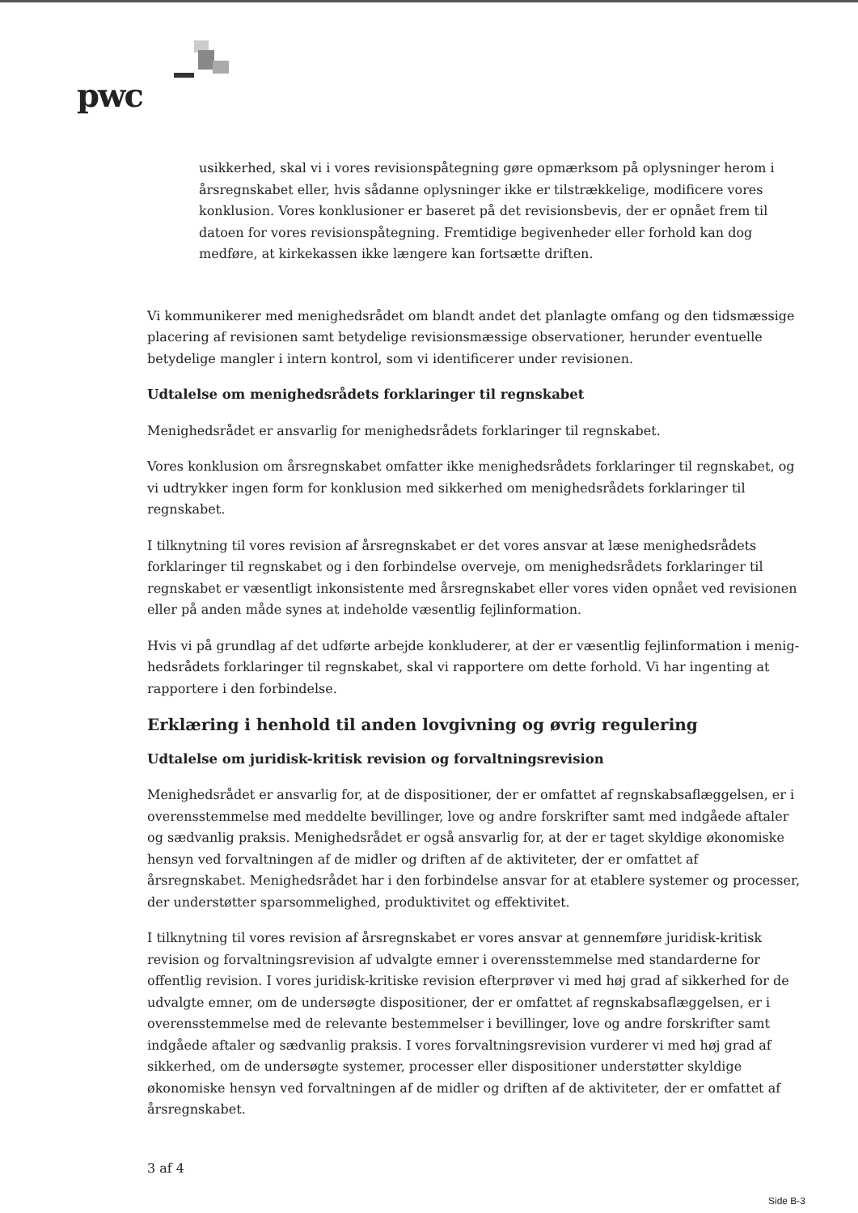pwc
usikkerhed, skal vi i vores revisionspåtegning gøre opmærksom på oplysninger herom i års­regnskabet eller, hvis sådanne oplysninger ikke er tilstrækkelige, modificere vores konklusion. Vores konklusioner er baseret på det revisionsbevis, der er opnået frem til datoen for vores re­visionspåtegning. Fremtidige begivenheder eller forhold kan dog medføre, at kirkekassen ikke længere kan fortsætte driften.
Vi kommunikerer med menighedsrådet om blandt andet det planlagte omfang og den tidsmæssige pla­cering af revisionen samt betydelige revisionsmæssige observationer, herunder eventuelle betydelige mangler i intern kontrol, som vi identificerer under revisionen.
Udtalelse om menighedsrådets forklaringer til regnskabet
Menighedsrådet er ansvarlig for menighedsrådets forklaringer til regnskabet.
Vores konklusion om årsregnskabet omfatter ikke menighedsrådets forklaringer til regnskabet, og vi udtrykker ingen form for konklusion med sikkerhed om menighedsrådets forklaringer til regnskabet.
I tilknytning til vores revision af årsregnskabet er det vores ansvar at læse menighedsrådets forklarin­ger til regnskabet og i den forbindelse overveje, om menighedsrådets forklaringer til regnskabet er væ­sentligt inkonsistente med årsregnskabet eller vores viden opnået ved revisionen eller på anden måde synes at indeholde væsentlig fejlinformation.
Hvis vi på grundlag af det udførte arbejde konkluderer, at der er væsentlig fejlinformation i menig­hedsrådets forklaringer til regnskabet, skal vi rapportere om dette forhold. Vi har ingenting at rappor­tere i den forbindelse.
Erklæring i henhold til anden lovgivning og øvrig regulering
Udtalelse om juridisk-kritisk revision og forvaltningsrevision
Menighedsrådet er ansvarlig for, at de dispositioner, der er omfattet af regnskabsaflæggelsen, er i over­ensstemmelse med meddelte bevillinger, love og andre forskrifter samt med indgåede aftaler og sæd­vanlig praksis. Menighedsrådet er også ansvarlig for, at der er taget skyldige økonomiske hensyn ved forvaltningen af de midler og driften af de aktiviteter, der er omfattet af årsregnskabet. Menighedsrå­det har i den forbindelse ansvar for at etablere systemer og processer, der understøtter sparsommelig­hed, produktivitet og effektivitet.
I tilknytning til vores revision af årsregnskabet er vores ansvar at gennemføre juridisk-kritisk revision og forvaltningsrevision af udvalgte emner i overensstemmelse med standarderne for offentlig revision. I vores juridisk-kritiske revision efterprøver vi med høj grad af sikkerhed for de udvalgte emner, om de undersøgte dispositioner, der er omfattet af regnskabsaflæggelsen, er i overensstemmelse med de rele­vante bestemmelser i bevillinger, love og andre forskrifter samt indgåede aftaler og sædvanlig praksis. I vores forvaltningsrevision vurderer vi med høj grad af sikkerhed, om de undersøgte systemer, proces­ser eller dispositioner understøtter skyldige økonomiske hensyn ved forvaltningen af de midler og drif­ten af de aktiviteter, der er omfattet af årsregnskabet.
3 af 4
Side B-3